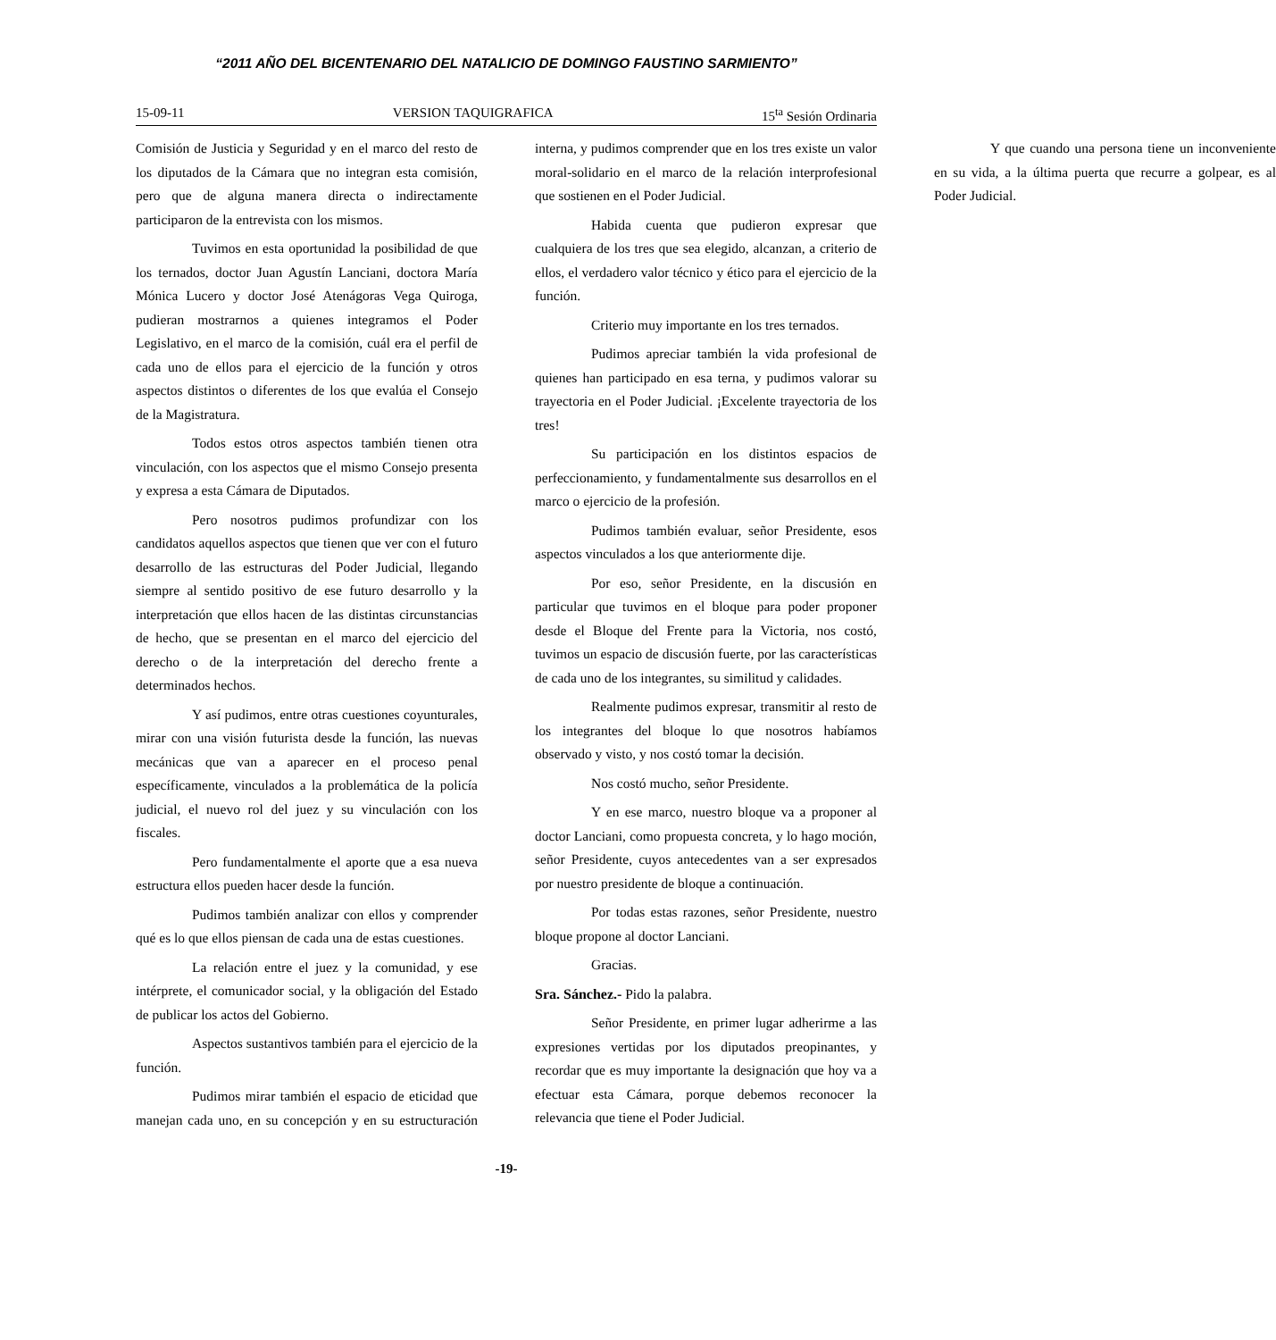“2011 AÑO DEL BICENTENARIO DEL NATALICIO DE DOMINGO FAUSTINO SARMIENTO”
15-09-11 VERSION TAQUIGRAFICA 15<sup>ta</sup> Sesión Ordinaria
Comisión de Justicia y Seguridad y en el marco del resto de los diputados de la Cámara que no integran esta comisión, pero que de alguna manera directa o indirectamente participaron de la entrevista con los mismos.
Tuvimos en esta oportunidad la posibilidad de que los ternados, doctor Juan Agustín Lanciani, doctora María Mónica Lucero y doctor José Atenágoras Vega Quiroga, pudieran mostrarnos a quienes integramos el Poder Legislativo, en el marco de la comisión, cuál era el perfil de cada uno de ellos para el ejercicio de la función y otros aspectos distintos o diferentes de los que evalúa el Consejo de la Magistratura.
Todos estos otros aspectos también tienen otra vinculación, con los aspectos que el mismo Consejo presenta y expresa a esta Cámara de Diputados.
Pero nosotros pudimos profundizar con los candidatos aquellos aspectos que tienen que ver con el futuro desarrollo de las estructuras del Poder Judicial, llegando siempre al sentido positivo de ese futuro desarrollo y la interpretación que ellos hacen de las distintas circunstancias de hecho, que se presentan en el marco del ejercicio del derecho o de la interpretación del derecho frente a determinados hechos.
Y así pudimos, entre otras cuestiones coyunturales, mirar con una visión futurista desde la función, las nuevas mecánicas que van a aparecer en el proceso penal específicamente, vinculados a la problemática de la policía judicial, el nuevo rol del juez y su vinculación con los fiscales.
Pero fundamentalmente el aporte que a esa nueva estructura ellos pueden hacer desde la función.
Pudimos también analizar con ellos y comprender qué es lo que ellos piensan de cada una de estas cuestiones.
La relación entre el juez y la comunidad, y ese intérprete, el comunicador social, y la obligación del Estado de publicar los actos del Gobierno.
Aspectos sustantivos también para el ejercicio de la función.
Pudimos mirar también el espacio de eticidad que manejan cada uno, en su concepción y en su estructuración interna, y pudimos comprender que en los tres existe un valor moral-solidario en el marco de la relación interprofesional que sostienen en el Poder Judicial.
Habida cuenta que pudieron expresar que cualquiera de los tres que sea elegido, alcanzan, a criterio de ellos, el verdadero valor técnico y ético para el ejercicio de la función.
Criterio muy importante en los tres ternados.
Pudimos apreciar también la vida profesional de quienes han participado en esa terna, y pudimos valorar su trayectoria en el Poder Judicial. ¡Excelente trayectoria de los tres!
Su participación en los distintos espacios de perfeccionamiento, y fundamentalmente sus desarrollos en el marco o ejercicio de la profesión.
Pudimos también evaluar, señor Presidente, esos aspectos vinculados a los que anteriormente dije.
Por eso, señor Presidente, en la discusión en particular que tuvimos en el bloque para poder proponer desde el Bloque del Frente para la Victoria, nos costó, tuvimos un espacio de discusión fuerte, por las características de cada uno de los integrantes, su similitud y calidades.
Realmente pudimos expresar, transmitir al resto de los integrantes del bloque lo que nosotros habíamos observado y visto, y nos costó tomar la decisión.
Nos costó mucho, señor Presidente.
Y en ese marco, nuestro bloque va a proponer al doctor Lanciani, como propuesta concreta, y lo hago moción, señor Presidente, cuyos antecedentes van a ser expresados por nuestro presidente de bloque a continuación.
Por todas estas razones, señor Presidente, nuestro bloque propone al doctor Lanciani.
Gracias.
Sra. Sánchez.- Pido la palabra.
Señor Presidente, en primer lugar adherirme a las expresiones vertidas por los diputados preopinantes, y recordar que es muy importante la designación que hoy va a efectuar esta Cámara, porque debemos reconocer la relevancia que tiene el Poder Judicial.
Y que cuando una persona tiene un inconveniente en su vida, a la última puerta que recurre a golpear, es al Poder Judicial.
-19-